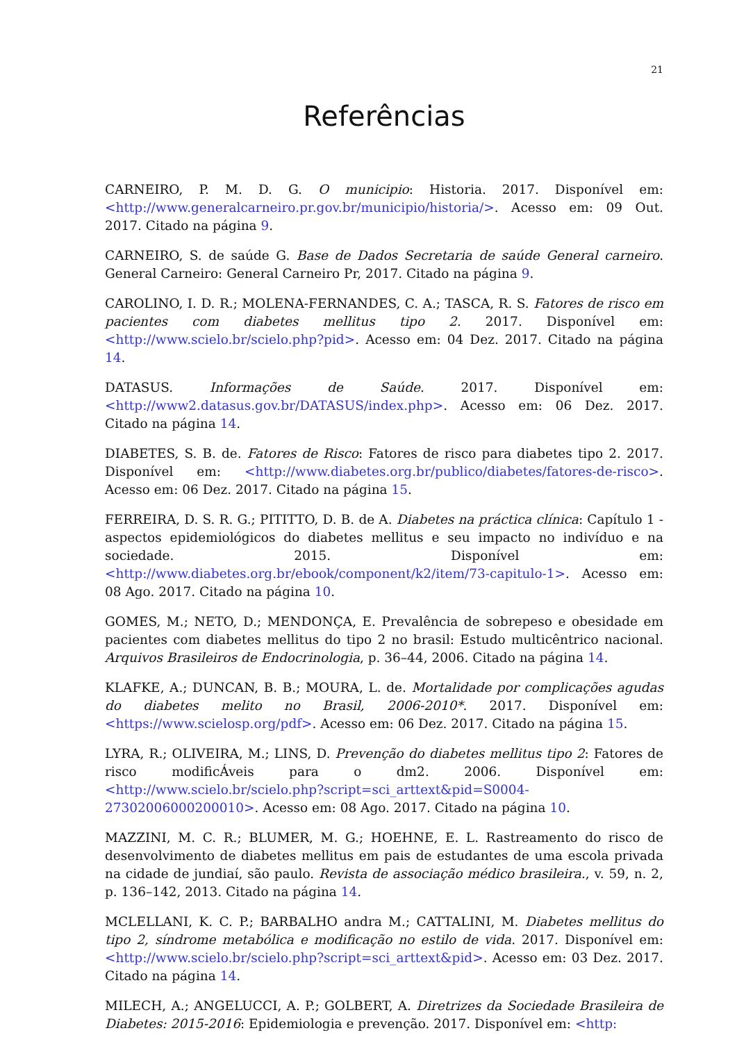21
Referências
CARNEIRO, P. M. D. G. O municipio: Historia. 2017. Disponível em: <http://www.generalcarneiro.pr.gov.br/municipio/historia/>. Acesso em: 09 Out. 2017. Citado na página 9.
CARNEIRO, S. de saúde G. Base de Dados Secretaria de saúde General carneiro. General Carneiro: General Carneiro Pr, 2017. Citado na página 9.
CAROLINO, I. D. R.; MOLENA-FERNANDES, C. A.; TASCA, R. S. Fatores de risco em pacientes com diabetes mellitus tipo 2. 2017. Disponível em: <http://www.scielo.br/scielo.php?pid>. Acesso em: 04 Dez. 2017. Citado na página 14.
DATASUS. Informações de Saúde. 2017. Disponível em: <http://www2.datasus.gov.br/DATASUS/index.php>. Acesso em: 06 Dez. 2017. Citado na página 14.
DIABETES, S. B. de. Fatores de Risco: Fatores de risco para diabetes tipo 2. 2017. Disponível em: <http://www.diabetes.org.br/publico/diabetes/fatores-de-risco>. Acesso em: 06 Dez. 2017. Citado na página 15.
FERREIRA, D. S. R. G.; PITITTO, D. B. de A. Diabetes na práctica clínica: Capítulo 1 - aspectos epidemiológicos do diabetes mellitus e seu impacto no indivíduo e na sociedade. 2015. Disponível em: <http://www.diabetes.org.br/ebook/component/k2/item/73-capitulo-1>. Acesso em: 08 Ago. 2017. Citado na página 10.
GOMES, M.; NETO, D.; MENDONÇA, E. Prevalência de sobrepeso e obesidade em pacientes com diabetes mellitus do tipo 2 no brasil: Estudo multicêntrico nacional. Arquivos Brasileiros de Endocrinologia, p. 36–44, 2006. Citado na página 14.
KLAFKE, A.; DUNCAN, B. B.; MOURA, L. de. Mortalidade por complicações agudas do diabetes melito no Brasil, 2006-2010*. 2017. Disponível em: <https://www.scielosp.org/pdf>. Acesso em: 06 Dez. 2017. Citado na página 15.
LYRA, R.; OLIVEIRA, M.; LINS, D. Prevenção do diabetes mellitus tipo 2: Fatores de risco modificÁveis para o dm2. 2006. Disponível em: <http://www.scielo.br/scielo.php?script=sci_arttext&pid=S0004-27302006000200010>. Acesso em: 08 Ago. 2017. Citado na página 10.
MAZZINI, M. C. R.; BLUMER, M. G.; HOEHNE, E. L. Rastreamento do risco de desenvolvimento de diabetes mellitus em pais de estudantes de uma escola privada na cidade de jundiaí, são paulo. Revista de associação médico brasileira., v. 59, n. 2, p. 136–142, 2013. Citado na página 14.
MCLELLANI, K. C. P.; BARBALHO andra M.; CATTALINI, M. Diabetes mellitus do tipo 2, síndrome metabólica e modificação no estilo de vida. 2017. Disponível em: <http://www.scielo.br/scielo.php?script=sci_arttext&pid>. Acesso em: 03 Dez. 2017. Citado na página 14.
MILECH, A.; ANGELUCCI, A. P.; GOLBERT, A. Diretrizes da Sociedade Brasileira de Diabetes: 2015-2016: Epidemiologia e prevenção. 2017. Disponível em: <http: